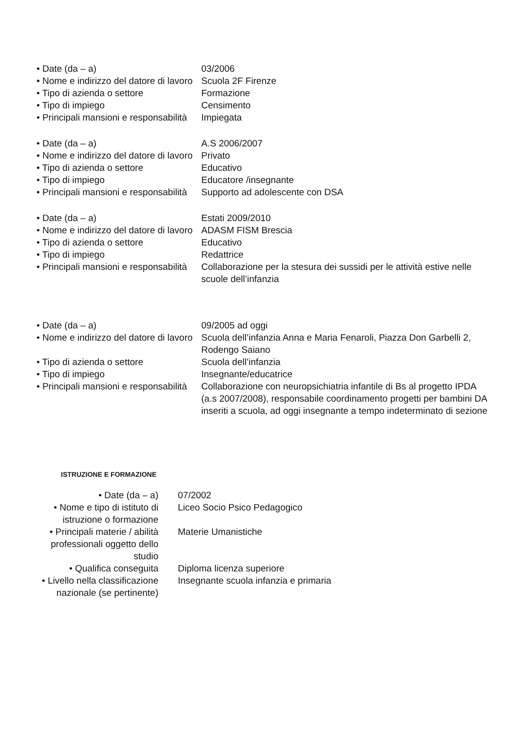| • Date (da – a) | 03/2006 |
| • Nome e indirizzo del datore di lavoro | Scuola 2F Firenze |
| • Tipo di azienda o settore | Formazione |
| • Tipo di impiego | Censimento |
| • Principali mansioni e responsabilità | Impiegata |
| • Date (da – a) | A.S 2006/2007 |
| • Nome e indirizzo del datore di lavoro | Privato |
| • Tipo di azienda o settore | Educativo |
| • Tipo di impiego | Educatore /insegnante |
| • Principali mansioni e responsabilità | Supporto ad adolescente con DSA |
| • Date (da – a) | Estati 2009/2010 |
| • Nome e indirizzo del datore di lavoro | ADASM FISM Brescia |
| • Tipo di azienda o settore | Educativo |
| • Tipo di impiego | Redattrice |
| • Principali mansioni e responsabilità | Collaborazione per la stesura dei sussidi per le attività estive nelle scuole dell’infanzia |
| • Date (da – a) | 09/2005 ad oggi |
| • Nome e indirizzo del datore di lavoro | Scuola dell’infanzia Anna e Maria Fenaroli, Piazza Don Garbelli 2, Rodengo Saiano |
| • Tipo di azienda o settore | Scuola dell’infanzia |
| • Tipo di impiego | Insegnante/educatrice |
| • Principali mansioni e responsabilità | Collaborazione con neuropsichiatria infantile di Bs al progetto IPDA (a.s 2007/2008), responsabile coordinamento progetti per bambini DA inseriti a scuola, ad oggi insegnante a tempo indeterminato di sezione |
ISTRUZIONE E FORMAZIONE
| • Date (da – a) | 07/2002 |
| • Nome e tipo di istituto di istruzione o formazione | Liceo Socio Psico Pedagogico |
| • Principali materie / abilità professionali oggetto dello studio | Materie Umanistiche |
| • Qualifica conseguita | Diploma licenza superiore |
| • Livello nella classificazione nazionale (se pertinente) | Insegnante scuola infanzia e primaria |